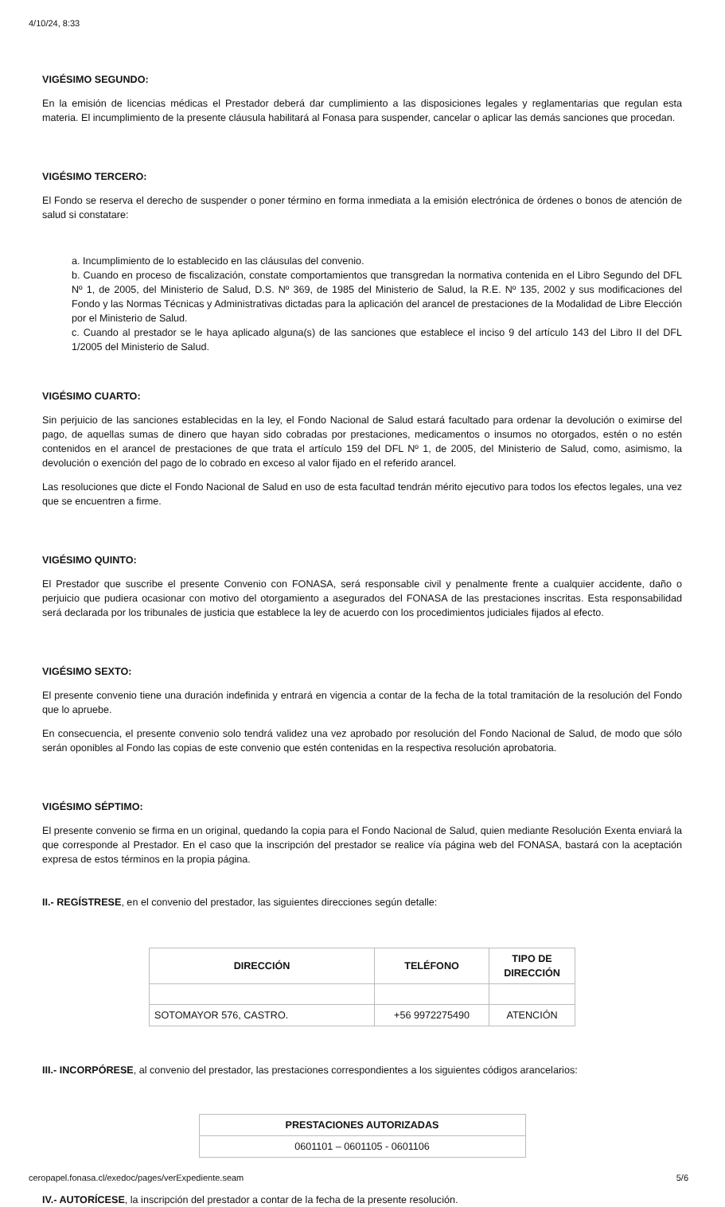4/10/24, 8:33
VIGÉSIMO SEGUNDO:
En la emisión de licencias médicas el Prestador deberá dar cumplimiento a las disposiciones legales y reglamentarias que regulan esta materia. El incumplimiento de la presente cláusula habilitará al Fonasa para suspender, cancelar o aplicar las demás sanciones que procedan.
VIGÉSIMO TERCERO:
El Fondo se reserva el derecho de suspender o poner término en forma inmediata a la emisión electrónica de órdenes o bonos de atención de salud si constatare:
a. Incumplimiento de lo establecido en las cláusulas del convenio.
b. Cuando en proceso de fiscalización, constate comportamientos que transgredan la normativa contenida en el Libro Segundo del DFL Nº 1, de 2005, del Ministerio de Salud, D.S. Nº 369, de 1985 del Ministerio de Salud, la R.E. Nº 135, 2002 y sus modificaciones del Fondo y las Normas Técnicas y Administrativas dictadas para la aplicación del arancel de prestaciones de la Modalidad de Libre Elección por el Ministerio de Salud.
c. Cuando al prestador se le haya aplicado alguna(s) de las sanciones que establece el inciso 9 del artículo 143 del Libro II del DFL 1/2005 del Ministerio de Salud.
VIGÉSIMO CUARTO:
Sin perjuicio de las sanciones establecidas en la ley, el Fondo Nacional de Salud estará facultado para ordenar la devolución o eximirse del pago, de aquellas sumas de dinero que hayan sido cobradas por prestaciones, medicamentos o insumos no otorgados, estén o no estén contenidos en el arancel de prestaciones de que trata el artículo 159 del DFL Nº 1, de 2005, del Ministerio de Salud, como, asimismo, la devolución o exención del pago de lo cobrado en exceso al valor fijado en el referido arancel.
Las resoluciones que dicte el Fondo Nacional de Salud en uso de esta facultad tendrán mérito ejecutivo para todos los efectos legales, una vez que se encuentren a firme.
VIGÉSIMO QUINTO:
El Prestador que suscribe el presente Convenio con FONASA, será responsable civil y penalmente frente a cualquier accidente, daño o perjuicio que pudiera ocasionar con motivo del otorgamiento a asegurados del FONASA de las prestaciones inscritas. Esta responsabilidad será declarada por los tribunales de justicia que establece la ley de acuerdo con los procedimientos judiciales fijados al efecto.
VIGÉSIMO SEXTO:
El presente convenio tiene una duración indefinida y entrará en vigencia a contar de la fecha de la total tramitación de la resolución del Fondo que lo apruebe.
En consecuencia, el presente convenio solo tendrá validez una vez aprobado por resolución del Fondo Nacional de Salud, de modo que sólo serán oponibles al Fondo las copias de este convenio que estén contenidas en la respectiva resolución aprobatoria.
VIGÉSIMO SÉPTIMO:
El presente convenio se firma en un original, quedando la copia para el Fondo Nacional de Salud, quien mediante Resolución Exenta enviará la que corresponde al Prestador. En el caso que la inscripción del prestador se realice vía página web del FONASA, bastará con la aceptación expresa de estos términos en la propia página.
II.- REGÍSTRESE, en el convenio del prestador, las siguientes direcciones según detalle:
| DIRECCIÓN | TELÉFONO | TIPO DE DIRECCIÓN |
| --- | --- | --- |
| SOTOMAYOR 576, CASTRO. | +56 9972275490 | ATENCIÓN |
III.- INCORPÓRESE, al convenio del prestador, las prestaciones correspondientes a los siguientes códigos arancelarios:
| PRESTACIONES AUTORIZADAS |
| --- |
| 0601101 – 0601105 - 0601106 |
IV.- AUTORÍCESE, la inscripción del prestador a contar de la fecha de la presente resolución.
ceropapel.fonasa.cl/exedoc/pages/verExpediente.seam 5/6